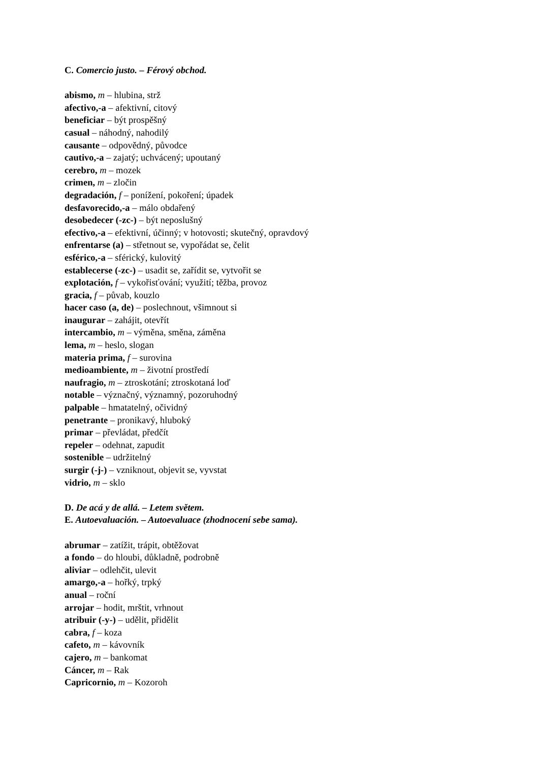C. Comercio justo. – Férový obchod.
abismo, m – hlubina, strž
afectivo,-a – afektivní, citový
beneficiar – být prospěšný
casual – náhodný, nahodilý
causante – odpovědný, původce
cautivo,-a – zajatý; uchvácený; upoutaný
cerebro, m – mozek
crimen, m – zločin
degradación, f – ponížení, pokoření; úpadek
desfavorecido,-a – málo obdařený
desobedecer (-zc-) – být neposlušný
efectivo,-a – efektivní, účinný; v hotovosti; skutečný, opravdový
enfrentarse (a) – střetnout se, vypořádat se, čelit
esférico,-a – sférický, kulovitý
establecerse (-zc-) – usadit se, zařídit se, vytvořit se
explotación, f – vykořisťování; využití; těžba, provoz
gracia, f – půvab, kouzlo
hacer caso (a, de) – poslechnout, všimnout si
inaugurar – zahájit, otevřít
intercambio, m – výměna, směna, záměna
lema, m – heslo, slogan
materia prima, f – surovina
medioambiente, m – životní prostředí
naufragio, m – ztroskotání; ztroskotaná loď
notable – význačný, významný, pozoruhodný
palpable – hmatatelný, očividný
penetrante – pronikavý, hluboký
primar – převládat, předčít
repeler – odehnat, zapudit
sostenible – udržitelný
surgir (-j-) – vzniknout, objevit se, vyvstat
vidrio, m – sklo
D. De acá y de allá. – Letem světem.
E. Autoevaluación. – Autoevaluace (zhodnocení sebe sama).
abrumar – zatížit, trápit, obtěžovat
a fondo – do hloubi, důkladně, podrobně
aliviar – odlehčit, ulevit
amargo,-a – hořký, trpký
anual – roční
arrojar – hodit, mrštit, vrhnout
atribuir (-y-) – udělit, přidělit
cabra, f – koza
cafeto, m – kávovník
cajero, m – bankomat
Cáncer, m – Rak
Capricornio, m – Kozoroh